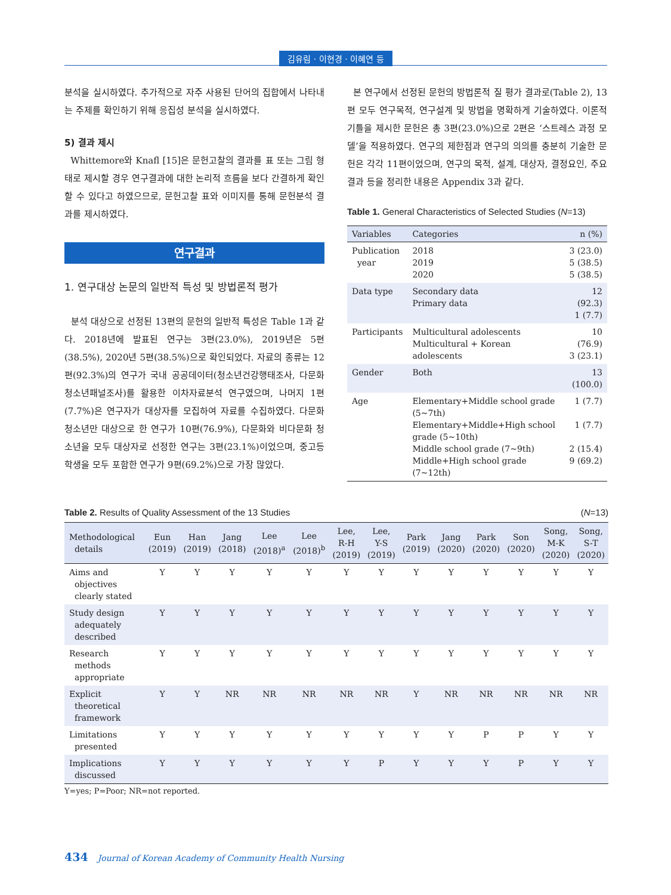김유림 · 이현경 · 이혜연 등
분석을 실시하였다. 추가적으로 자주 사용된 단어의 집합에서 나타내는 주제를 확인하기 위해 응집성 분석을 실시하였다.
5) 결과 제시
Whittemore와 Knafl [15]은 문헌고찰의 결과를 표 또는 그림 형태로 제시할 경우 연구결과에 대한 논리적 흐름을 보다 간결하게 확인할 수 있다고 하였으므로, 문헌고찰 표와 이미지를 통해 문헌분석 결과를 제시하였다.
연구결과
1. 연구대상 논문의 일반적 특성 및 방법론적 평가
분석 대상으로 선정된 13편의 문헌의 일반적 특성은 Table 1과 같다. 2018년에 발표된 연구는 3편(23.0%), 2019년은 5편(38.5%), 2020년 5편(38.5%)으로 확인되었다. 자료의 종류는 12편(92.3%)의 연구가 국내 공공데이터(청소년건강행태조사, 다문화청소년패널조사)를 활용한 이차자료분석 연구였으며, 나머지 1편(7.7%)은 연구자가 대상자를 모집하여 자료를 수집하였다. 다문화 청소년만 대상으로 한 연구가 10편(76.9%), 다문화와 비다문화 청소년을 모두 대상자로 선정한 연구는 3편(23.1%)이었으며, 중고등학생을 모두 포함한 연구가 9편(69.2%)으로 가장 많았다.
본 연구에서 선정된 문헌의 방법론적 질 평가 결과로(Table 2), 13편 모두 연구목적, 연구설계 및 방법을 명확하게 기술하였다. 이론적 기틀을 제시한 문헌은 총 3편(23.0%)으로 2편은 ‘스트레스 과정 모델’을 적용하였다. 연구의 제한점과 연구의 의의를 충분히 기술한 문헌은 각각 11편이었으며, 연구의 목적, 설계, 대상자, 결정요인, 주요 결과 등을 정리한 내용은 Appendix 3과 같다.
Table 1. General Characteristics of Selected Studies (N=13)
| Variables | Categories | n (%) |
| --- | --- | --- |
| Publication year | 2018 2019 2020 | 3 (23.0) 5 (38.5) 5 (38.5) |
| Data type | Secondary data Primary data | 12 (92.3) 1 (7.7) |
| Participants | Multicultural adolescents Multicultural + Korean adolescents | 10 (76.9) 3 (23.1) |
| Gender | Both | 13 (100.0) |
| Age | Elementary+Middle school grade (5~7th) Elementary+Middle+High school grade (5~10th) Middle school grade (7~9th) Middle+High school grade (7~12th) | 1 (7.7) 1 (7.7) 2 (15.4) 9 (69.2) |
Table 2. Results of Quality Assessment of the 13 Studies (N=13)
| Methodological details | Eun (2019) | Han (2019) | Jang (2018) | Lee (2018)<sup>a</sup> | Lee (2018)<sup>b</sup> | Lee, R-H (2019) | Lee, Y-S (2019) | Park (2019) | Jang (2020) | Park (2020) | Son (2020) | Song, M-K (2020) | Song, S-T (2020) |
| --- | --- | --- | --- | --- | --- | --- | --- | --- | --- | --- | --- | --- | --- |
| Aims and objectives clearly stated | Y | Y | Y | Y | Y | Y | Y | Y | Y | Y | Y | Y | Y |
| Study design adequately described | Y | Y | Y | Y | Y | Y | Y | Y | Y | Y | Y | Y | Y |
| Research methods appropriate | Y | Y | Y | Y | Y | Y | Y | Y | Y | Y | Y | Y | Y |
| Explicit theoretical framework | Y | Y | NR | NR | NR | NR | NR | Y | NR | NR | NR | NR | NR |
| Limitations presented | Y | Y | Y | Y | Y | Y | Y | Y | Y | P | P | Y | Y |
| Implications discussed | Y | Y | Y | Y | Y | Y | P | Y | Y | Y | P | Y | Y |
Y=yes; P=Poor; NR=not reported.
434 Journal of Korean Academy of Community Health Nursing